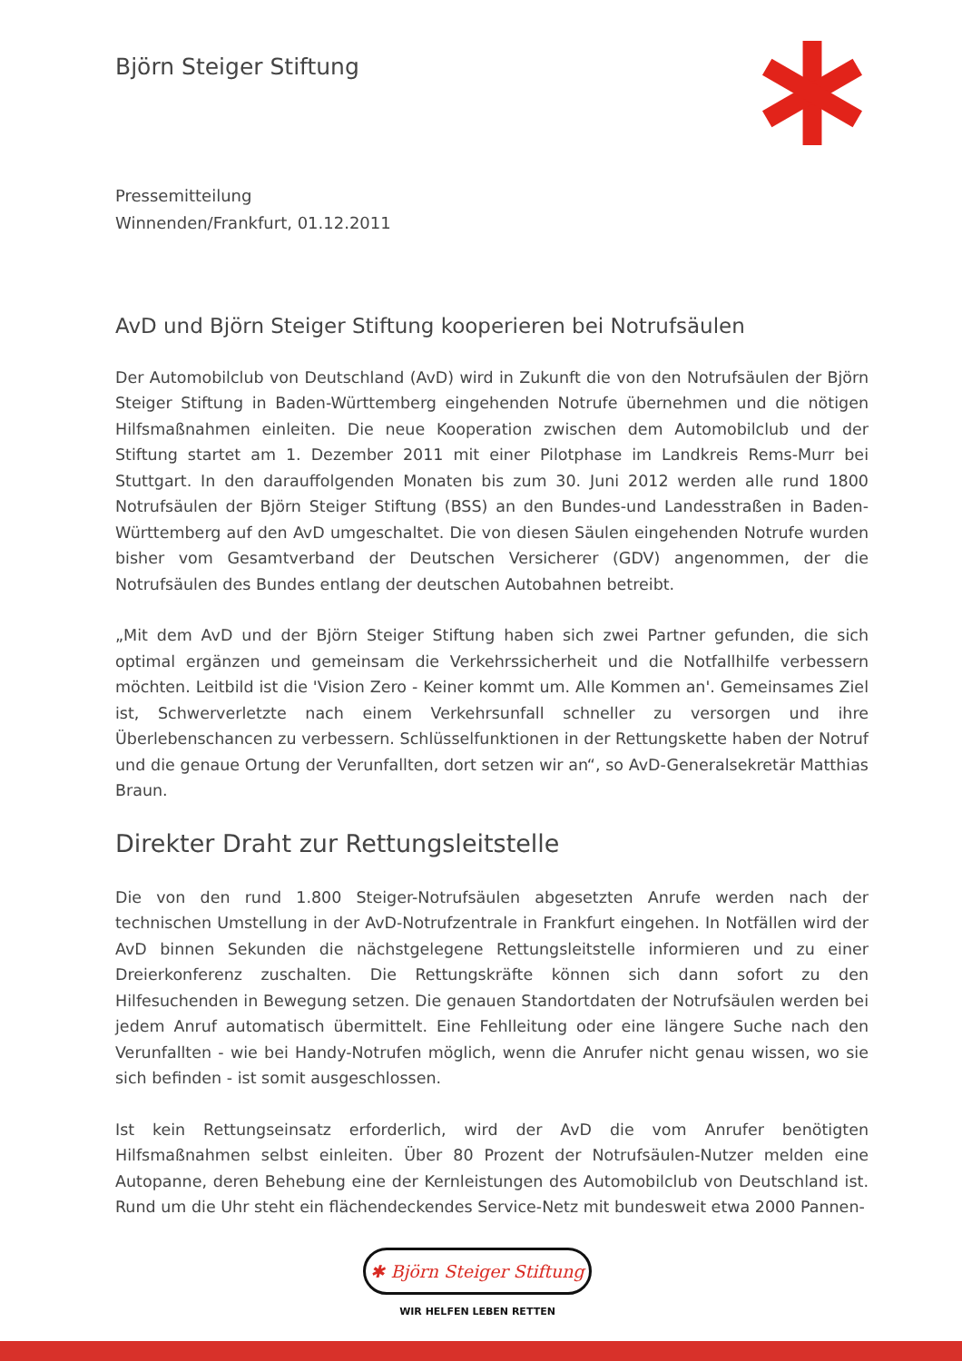Björn Steiger Stiftung
Pressemitteilung
Winnenden/Frankfurt, 01.12.2011
AvD und Björn Steiger Stiftung kooperieren bei Notrufsäulen
Der Automobilclub von Deutschland (AvD) wird in Zukunft die von den Notrufsäulen der Björn Steiger Stiftung in Baden-Württemberg eingehenden Notrufe übernehmen und die nötigen Hilfsmaßnahmen einleiten. Die neue Kooperation zwischen dem Automobilclub und der Stiftung startet am 1. Dezember 2011 mit einer Pilotphase im Landkreis Rems-Murr bei Stuttgart. In den darauffolgenden Monaten bis zum 30. Juni 2012 werden alle rund 1800 Notrufsäulen der Björn Steiger Stiftung (BSS) an den Bundes-und Landesstraßen in Baden-Württemberg auf den AvD umgeschaltet. Die von diesen Säulen eingehenden Notrufe wurden bisher vom Gesamtverband der Deutschen Versicherer (GDV) angenommen, der die Notrufsäulen des Bundes entlang der deutschen Autobahnen betreibt.
„Mit dem AvD und der Björn Steiger Stiftung haben sich zwei Partner gefunden, die sich optimal ergänzen und gemeinsam die Verkehrssicherheit und die Notfallhilfe verbessern möchten. Leitbild ist die 'Vision Zero - Keiner kommt um. Alle Kommen an'. Gemeinsames Ziel ist, Schwerverletzte nach einem Verkehrsunfall schneller zu versorgen und ihre Überlebenschancen zu verbessern. Schlüsselfunktionen in der Rettungskette haben der Notruf und die genaue Ortung der Verunfallten, dort setzen wir an“, so AvD-Generalsekretär Matthias Braun.
Direkter Draht zur Rettungsleitstelle
Die von den rund 1.800 Steiger-Notrufsäulen abgesetzten Anrufe werden nach der technischen Umstellung in der AvD-Notrufzentrale in Frankfurt eingehen. In Notfällen wird der AvD binnen Sekunden die nächstgelegene Rettungsleitstelle informieren und zu einer Dreierkonferenz zuschalten. Die Rettungskräfte können sich dann sofort zu den Hilfesuchenden in Bewegung setzen. Die genauen Standortdaten der Notrufsäulen werden bei jedem Anruf automatisch übermittelt. Eine Fehlleitung oder eine längere Suche nach den Verunfallten - wie bei Handy-Notrufen möglich, wenn die Anrufer nicht genau wissen, wo sie sich befinden - ist somit ausgeschlossen.
Ist kein Rettungseinsatz erforderlich, wird der AvD die vom Anrufer benötigten Hilfsmaßnahmen selbst einleiten. Über 80 Prozent der Notrufsäulen-Nutzer melden eine Autopanne, deren Behebung eine der Kernleistungen des Automobilclub von Deutschland ist. Rund um die Uhr steht ein flächendeckendes Service-Netz mit bundesweit etwa 2000 Pannen-
✱ Björn Steiger Stiftung
WIR HELFEN LEBEN RETTEN